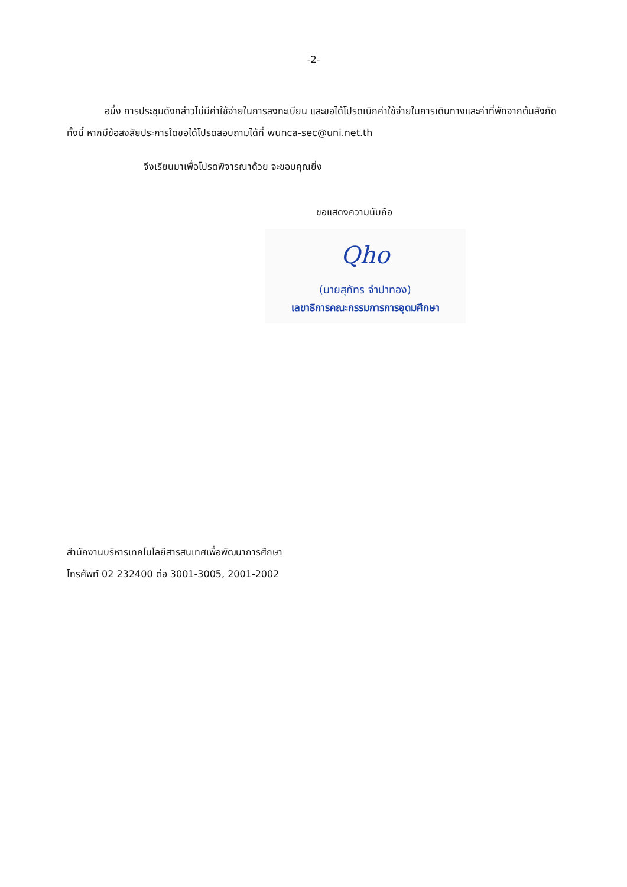-2-
อนึ่ง การประชุมดังกล่าวไม่มีค่าใช้จ่ายในการลงทะเบียน และขอได้โปรดเบิกค่าใช้จ่ายในการเดินทางและค่าที่พักจากต้นสังกัด ทั้งนี้ หากมีข้อสงสัยประการใดขอได้โปรดสอบถามได้ที่ wunca-sec@uni.net.th
จึงเรียนมาเพื่อโปรดพิจารณาด้วย จะขอบคุณยิ่ง
ขอแสดงความนับถือ
Qho
(นายสุภัทร จำปาทอง)
เลขาธิการคณะกรรมการการอุดมศึกษา
สำนักงานบริหารเทคโนโลยีสารสนเทศเพื่อพัฒนาการศึกษา
โทรศัพท์ 02 232400 ต่อ 3001-3005, 2001-2002